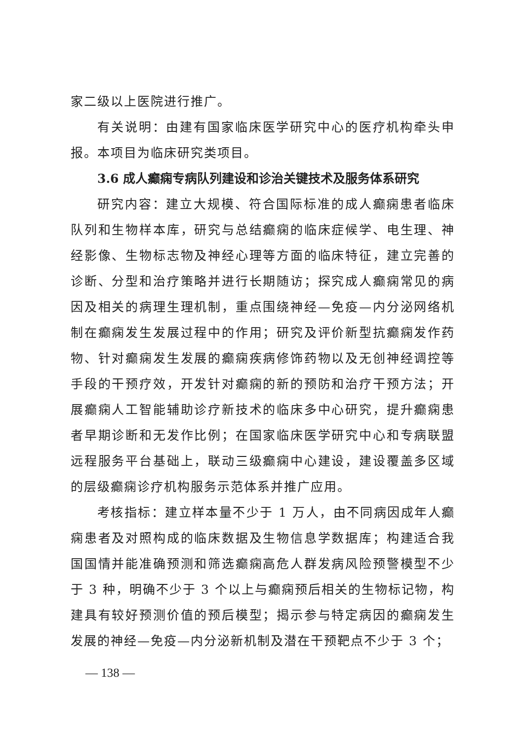家二级以上医院进行推广。
有关说明：由建有国家临床医学研究中心的医疗机构牵头申报。本项目为临床研究类项目。
3.6 成人癫痫专病队列建设和诊治关键技术及服务体系研究
研究内容：建立大规模、符合国际标准的成人癫痫患者临床队列和生物样本库，研究与总结癫痫的临床症候学、电生理、神经影像、生物标志物及神经心理等方面的临床特征，建立完善的诊断、分型和治疗策略并进行长期随访；探究成人癫痫常见的病因及相关的病理生理机制，重点围绕神经—免疫—内分泌网络机制在癫痫发生发展过程中的作用；研究及评价新型抗癫痫发作药物、针对癫痫发生发展的癫痫疾病修饰药物以及无创神经调控等手段的干预疗效，开发针对癫痫的新的预防和治疗干预方法；开展癫痫人工智能辅助诊疗新技术的临床多中心研究，提升癫痫患者早期诊断和无发作比例；在国家临床医学研究中心和专病联盟远程服务平台基础上，联动三级癫痫中心建设，建设覆盖多区域的层级癫痫诊疗机构服务示范体系并推广应用。
考核指标：建立样本量不少于 1 万人，由不同病因成年人癫痫患者及对照构成的临床数据及生物信息学数据库；构建适合我国国情并能准确预测和筛选癫痫高危人群发病风险预警模型不少于 3 种，明确不少于 3 个以上与癫痫预后相关的生物标记物，构建具有较好预测价值的预后模型；揭示参与特定病因的癫痫发生发展的神经—免疫—内分泌新机制及潜在干预靶点不少于 3 个；
— 138 —